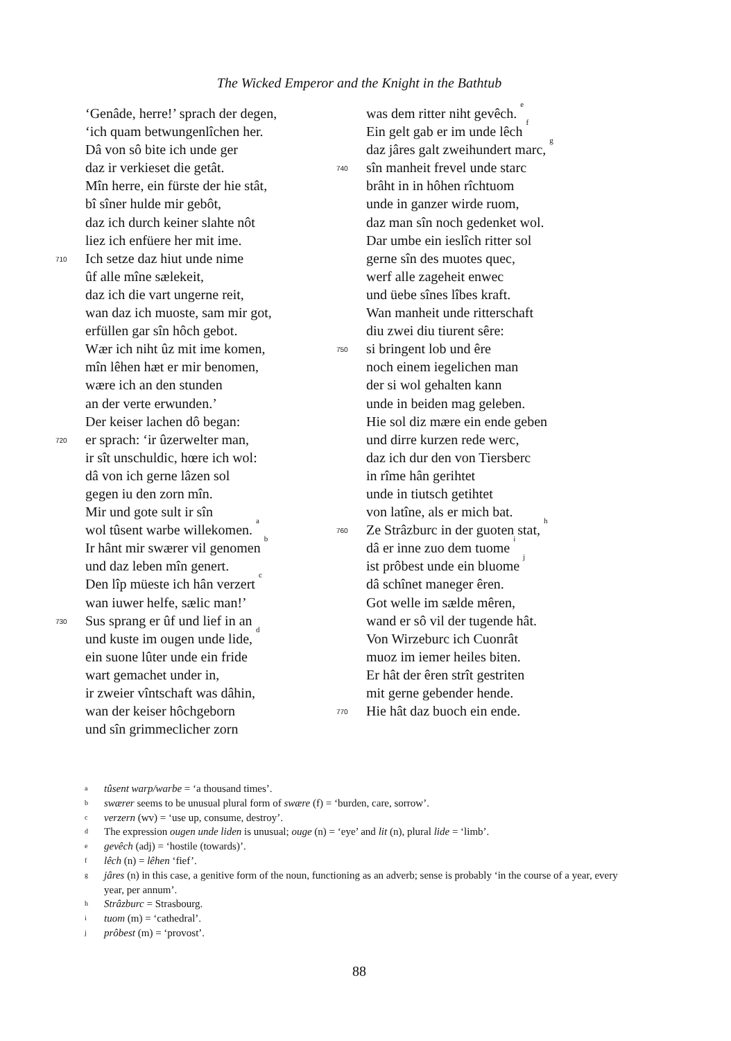The Wicked Emperor and the Knight in the Bathtub
‘Genâde, herre!’ sprach der degen,
‘ich quam betwungenlîchen her.
Dâ von sô bite ich unde ger
daz ir verkieset die getât.
Mîn herre, ein fürste der hie stât,
bî sîner hulde mir gebôt,
daz ich durch keiner slahte nôt
liez ich enfüere her mit ime.
710 Ich setze daz hiut unde nime
ûf alle mîne sælekeit,
daz ich die vart ungerne reit,
wan daz ich muoste, sam mir got,
erfüllen gar sîn hôch gebot.
Wær ich niht ûz mit ime komen,
mîn lêhen hæt er mir benomen,
wære ich an den stunden
an der verte erwunden.’
Der keiser lachen dô began:
720 er sprach: ‘ir ûzerwelter man,
ir sît unschuldic, hœre ich wol:
dâ von ich gerne lâzen sol
gegen iu den zorn mîn.
Mir und gote sult ir sîn
wol tûsent warbe willekomen. <sup>a</sup>
Ir hânt mir swærer vil genomen <sup>b</sup>
und daz leben mîn genert.
Den lîp müeste ich hân verzert <sup>c</sup>
wan iuwer helfe, sælic man!’
730 Sus sprang er ûf und lief in an
und kuste im ougen unde lide, <sup>d</sup>
ein suone lûter unde ein fride
wart gemachet under in,
ir zweier vîntschaft was dâhin,
wan der keiser hôchgeborn
und sîn grimmeclicher zorn
was dem ritter niht gevêch. <sup>e</sup>
Ein gelt gab er im unde lêch <sup>f</sup>
daz jâres galt zweihundert marc, <sup>g</sup>
740 sîn manheit frevel unde starc
brâht in in hôhen rîchtuom
unde in ganzer wirde ruom,
daz man sîn noch gedenket wol.
Dar umbe ein ieslîch ritter sol
gerne sîn des muotes quec,
werf alle zageheit enwec
und üebe sînes lîbes kraft.
Wan manheit unde ritterschaft
diu zwei diu tiurent sêre:
750 si bringent lob und êre
noch einem iegelichen man
der si wol gehalten kann
unde in beiden mag geleben.
Hie sol diz mære ein ende geben
und dirre kurzen rede werc,
daz ich dur den von Tiersberc
in rîme hân gerihtet
unde in tiutsch getihtet
von latîne, als er mich bat.
760 Ze Strâzburc in der guoten stat, <sup>h</sup>
dâ er inne zuo dem tuome <sup>i</sup>
ist prôbest unde ein bluome <sup>j</sup>
dâ schînet maneger êren.
Got welle im sælde mêren,
wand er sô vil der tugende hât.
Von Wirzeburc ich Cuonrât
muoz im iemer heiles biten.
Er hât der êren strît gestriten
mit gerne gebender hende.
770 Hie hât daz buoch ein ende.
atûsent warp/warbe = ‘a thousand times’.
bswærer seems to be unusual plural form of swære (f) = ‘burden, care, sorrow’.
cverzern (wv) = ‘use up, consume, destroy’.
d The expression ougen unde liden is unusual; ouge (n) = ‘eye’ and lit (n), plural lide = ‘limb’.
egevêch (adj) = ‘hostile (towards)’.
flêch (n) = lêhen ‘fief’.
gjâres (n) in this case, a genitive form of the noun, functioning as an adverb; sense is probably ‘in the course of a year, every year, per annum’.
h Strâzburc = Strasbourg.
ituom (m) = ‘cathedral’.
jprôbest (m) = ‘provost’.
88